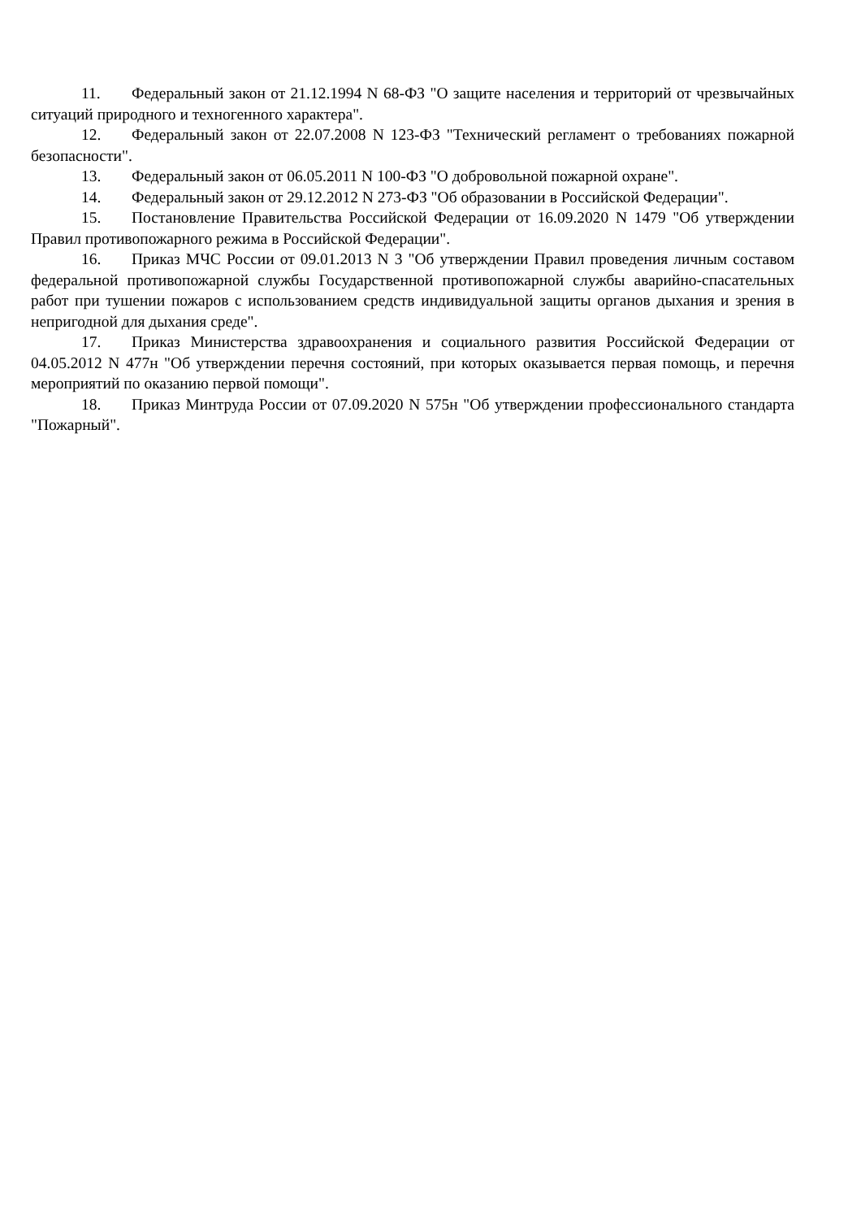11. Федеральный закон от 21.12.1994 N 68-ФЗ "О защите населения и территорий от чрезвычайных ситуаций природного и техногенного характера".
12. Федеральный закон от 22.07.2008 N 123-ФЗ "Технический регламент о требованиях пожарной безопасности".
13. Федеральный закон от 06.05.2011 N 100-ФЗ "О добровольной пожарной охране".
14. Федеральный закон от 29.12.2012 N 273-ФЗ "Об образовании в Российской Федерации".
15. Постановление Правительства Российской Федерации от 16.09.2020 N 1479 "Об утверждении Правил противопожарного режима в Российской Федерации".
16. Приказ МЧС России от 09.01.2013 N 3 "Об утверждении Правил проведения личным составом федеральной противопожарной службы Государственной противопожарной службы аварийно-спасательных работ при тушении пожаров с использованием средств индивидуальной защиты органов дыхания и зрения в непригодной для дыхания среде".
17. Приказ Министерства здравоохранения и социального развития Российской Федерации от 04.05.2012 N 477н "Об утверждении перечня состояний, при которых оказывается первая помощь, и перечня мероприятий по оказанию первой помощи".
18. Приказ Минтруда России от 07.09.2020 N 575н "Об утверждении профессионального стандарта "Пожарный".